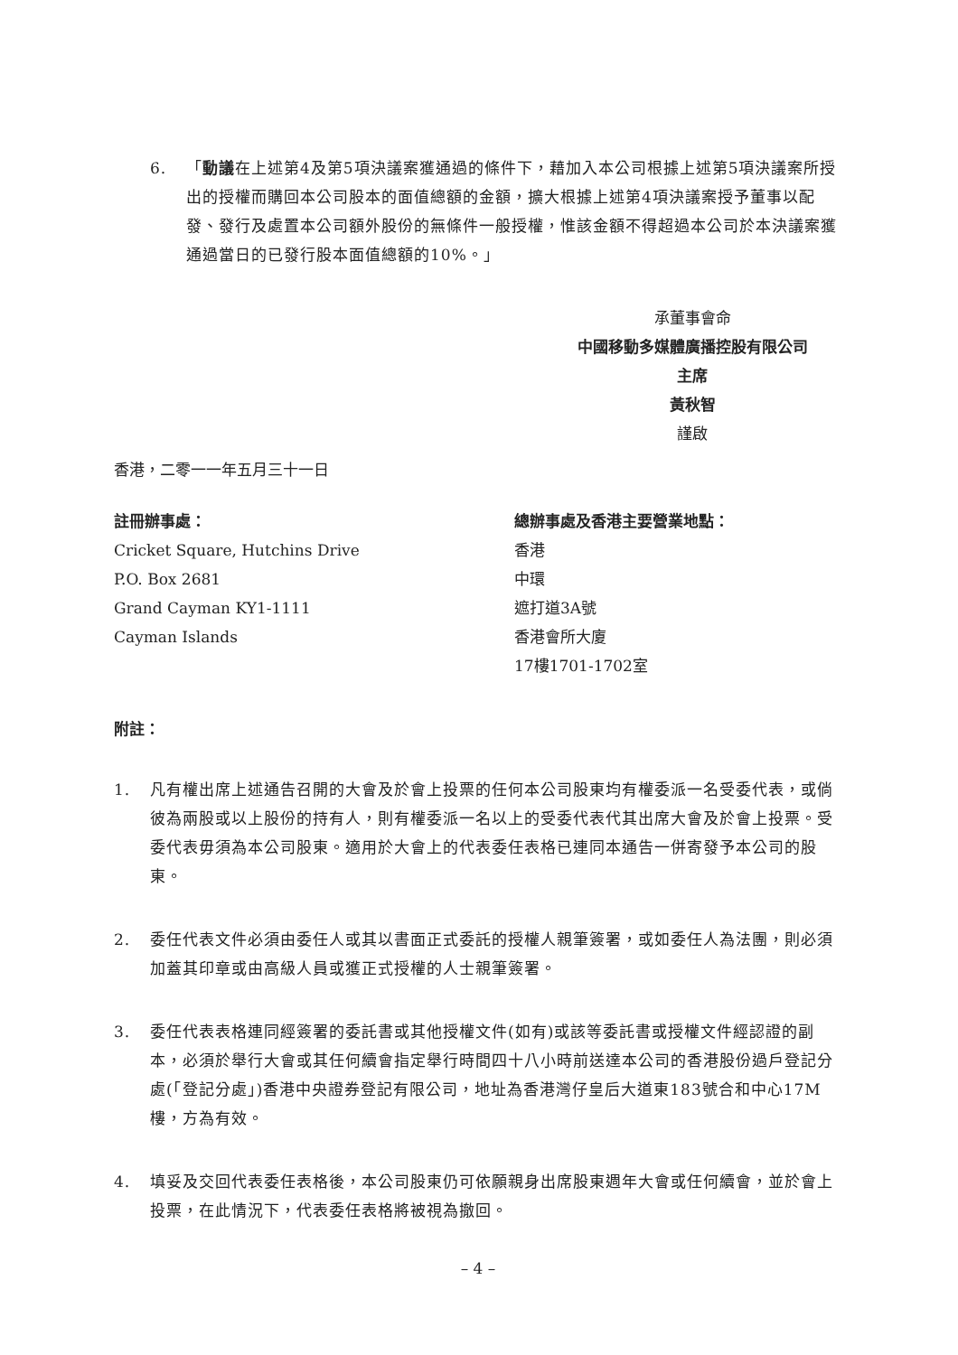6. 「動議在上述第4及第5項決議案獲通過的條件下，藉加入本公司根據上述第5項決議案所授出的授權而購回本公司股本的面值總額的金額，擴大根據上述第4項決議案授予董事以配發、發行及處置本公司額外股份的無條件一般授權，惟該金額不得超過本公司於本決議案獲通過當日的已發行股本面值總額的10%。」
承董事會命
中國移動多媒體廣播控股有限公司
主席
黃秋智
謹啟
香港，二零一一年五月三十一日
註冊辦事處：
Cricket Square, Hutchins Drive
P.O. Box 2681
Grand Cayman KY1-1111
Cayman Islands
總辦事處及香港主要營業地點：
香港
中環
遮打道3A號
香港會所大廈
17樓1701-1702室
附註：
1. 凡有權出席上述通告召開的大會及於會上投票的任何本公司股東均有權委派一名受委代表，或倘彼為兩股或以上股份的持有人，則有權委派一名以上的受委代表代其出席大會及於會上投票。受委代表毋須為本公司股東。適用於大會上的代表委任表格已連同本通告一併寄發予本公司的股東。
2. 委任代表文件必須由委任人或其以書面正式委託的授權人親筆簽署，或如委任人為法團，則必須加蓋其印章或由高級人員或獲正式授權的人士親筆簽署。
3. 委任代表表格連同經簽署的委託書或其他授權文件(如有)或該等委託書或授權文件經認證的副本，必須於舉行大會或其任何續會指定舉行時間四十八小時前送達本公司的香港股份過戶登記分處(「登記分處」)香港中央證券登記有限公司，地址為香港灣仔皇后大道東183號合和中心17M樓，方為有效。
4. 填妥及交回代表委任表格後，本公司股東仍可依願親身出席股東週年大會或任何續會，並於會上投票，在此情況下，代表委任表格將被視為撤回。
– 4 –